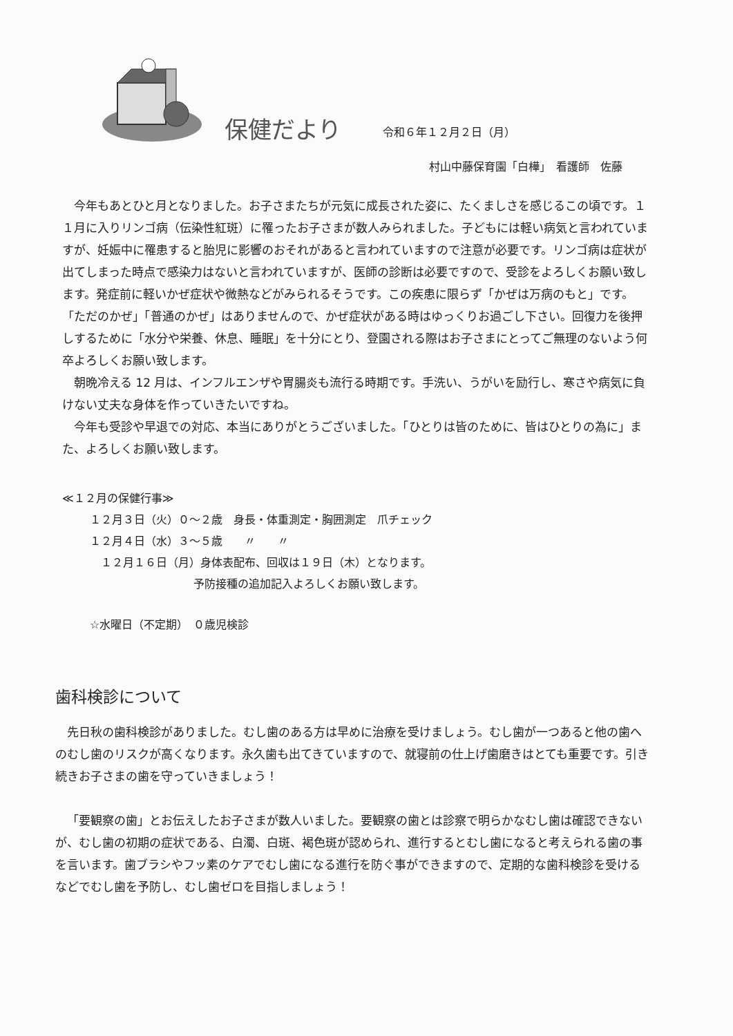保健だより
令和６年１２月２日（月）
村山中藤保育園「白樺」　看護師　佐藤
今年もあとひと月となりました。お子さまたちが元気に成長された姿に、たくましさを感じるこの頃です。１１月に入りリンゴ病（伝染性紅斑）に罹ったお子さまが数人みられました。子どもには軽い病気と言われていますが、妊娠中に罹患すると胎児に影響のおそれがあると言われていますので注意が必要です。リンゴ病は症状が出てしまった時点で感染力はないと言われていますが、医師の診断は必要ですので、受診をよろしくお願い致します。発症前に軽いかぜ症状や微熱などがみられるそうです。この疾患に限らず「かぜは万病のもと」です。「ただのかぜ」「普通のかぜ」はありませんので、かぜ症状がある時はゆっくりお過ごし下さい。回復力を後押しするために「水分や栄養、休息、睡眠」を十分にとり、登園される際はお子さまにとってご無理のないよう何卒よろしくお願い致します。
朝晩冷える 12 月は、インフルエンザや胃腸炎も流行る時期です。手洗い、うがいを励行し、寒さや病気に負けない丈夫な身体を作っていきたいですね。
今年も受診や早退での対応、本当にありがとうございました。「ひとりは皆のために、皆はひとりの為に」また、よろしくお願い致します。
≪１２月の保健行事≫
１２月３日（火）０～２歳　身長・体重測定・胸囲測定　爪チェック
１２月４日（水）３～５歳　　〃　　〃
　１２月１６日（月）身体表配布、回収は１９日（木）となります。
予防接種の追加記入よろしくお願い致します。
☆水曜日（不定期）　０歳児検診
歯科検診について
先日秋の歯科検診がありました。むし歯のある方は早めに治療を受けましょう。むし歯が一つあると他の歯へのむし歯のリスクが高くなります。永久歯も出てきていますので、就寝前の仕上げ歯磨きはとても重要です。引き続きお子さまの歯を守っていきましょう！
「要観察の歯」とお伝えしたお子さまが数人いました。要観察の歯とは診察で明らかなむし歯は確認できないが、むし歯の初期の症状である、白濁、白斑、褐色斑が認められ、進行するとむし歯になると考えられる歯の事を言います。歯ブラシやフッ素のケアでむし歯になる進行を防ぐ事ができますので、定期的な歯科検診を受けるなどでむし歯を予防し、むし歯ゼロを目指しましょう！